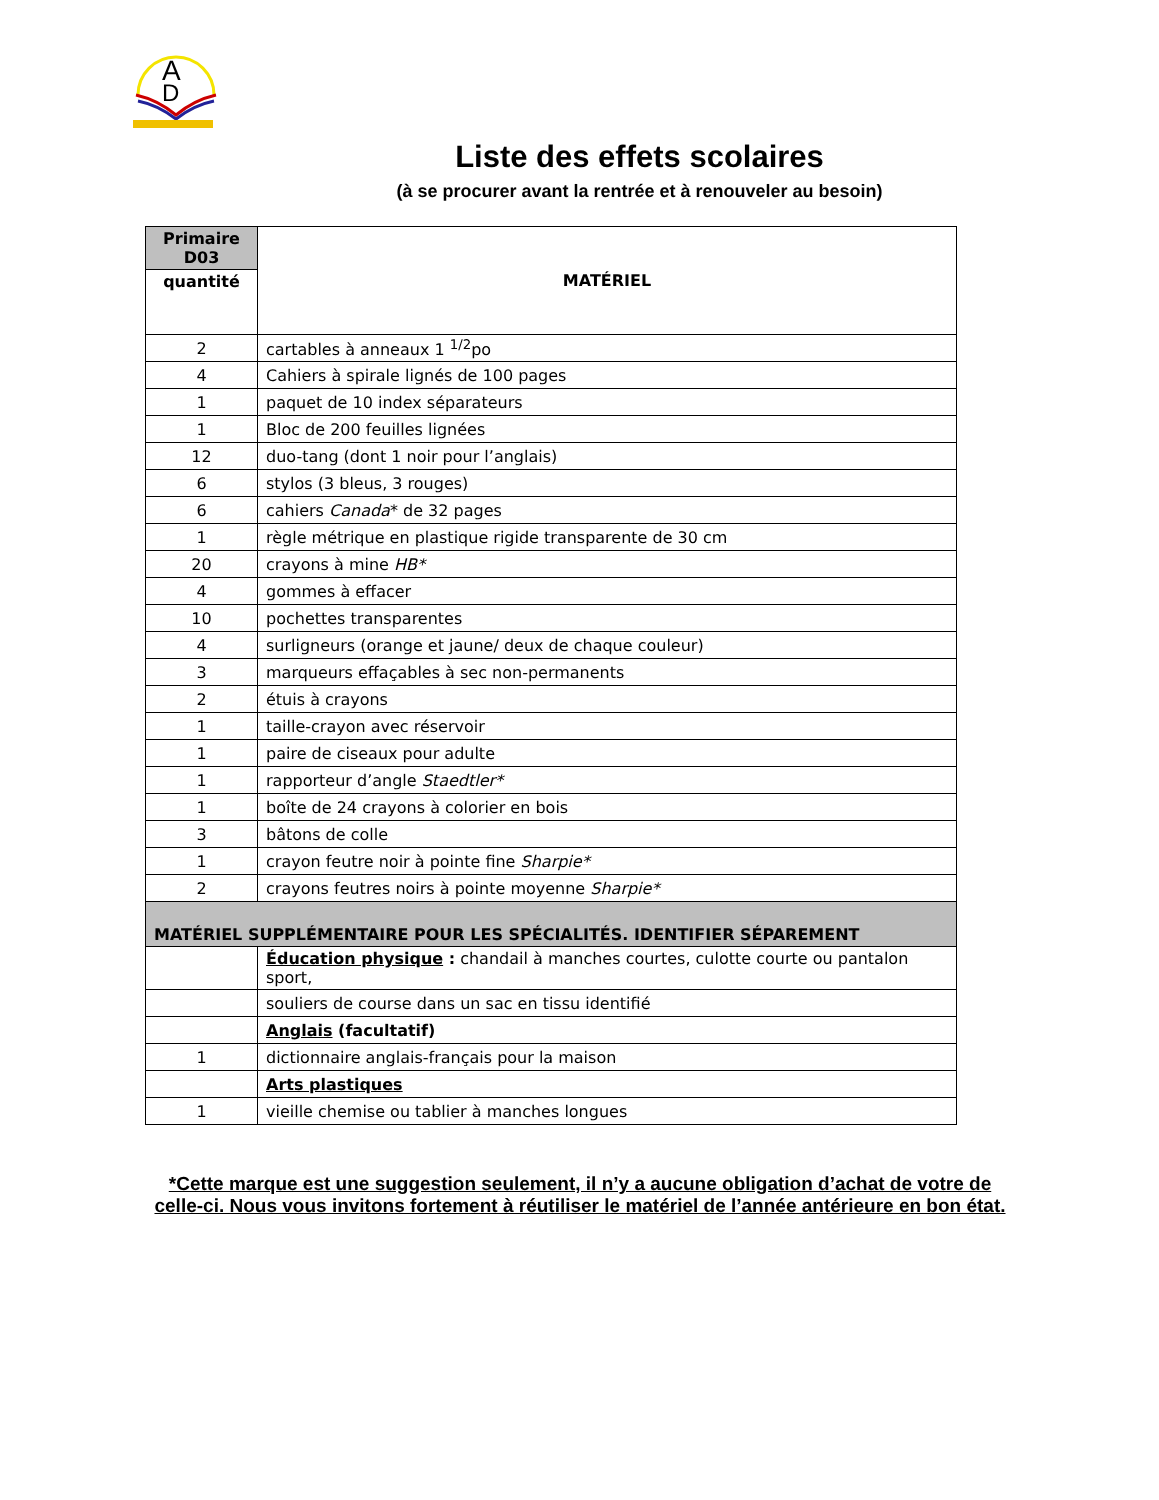A
D
Liste des effets scolaires
(à se procurer avant la rentrée et à renouveler au besoin)
| Primaire D03 | MATÉRIEL |
| --- | --- |
| quantité | |
| 2 | cartables à anneaux 1 <sup>1/2</sup>po |
| 4 | Cahiers à spirale lignés de 100 pages |
| 1 | paquet de 10 index séparateurs |
| 1 | Bloc de 200 feuilles lignées |
| 12 | duo-tang (dont 1 noir pour l’anglais) |
| 6 | stylos (3 bleus, 3 rouges) |
| 6 | cahiers Canada * de 32 pages |
| 1 | règle métrique en plastique rigide transparente de 30 cm |
| 20 | crayons à mine HB* |
| 4 | gommes à effacer |
| 10 | pochettes transparentes |
| 4 | surligneurs (orange et jaune/ deux de chaque couleur) |
| 3 | marqueurs effaçables à sec non-permanents |
| 2 | étuis à crayons |
| 1 | taille-crayon avec réservoir |
| 1 | paire de ciseaux pour adulte |
| 1 | rapporteur d’angle Staedtler* |
| 1 | boîte de 24 crayons à colorier en bois |
| 3 | bâtons de colle |
| 1 | crayon feutre noir à pointe fine Sharpie* |
| 2 | crayons feutres noirs à pointe moyenne Sharpie* |
| MATÉRIEL SUPPLÉMENTAIRE POUR LES SPÉCIALITÉS. IDENTIFIER SÉPAREMENT | |
| | Éducation physique : chandail à manches courtes, culotte courte ou pantalon sport, |
| | souliers de course dans un sac en tissu identifié |
| | Anglais (facultatif) |
| 1 | dictionnaire anglais-français pour la maison |
| | Arts plastiques |
| 1 | vieille chemise ou tablier à manches longues |
*Cette marque est une suggestion seulement, il n’y a aucune obligation d’achat de votre de celle-ci. Nous vous invitons fortement à réutiliser le matériel de l’année antérieure en bon état.